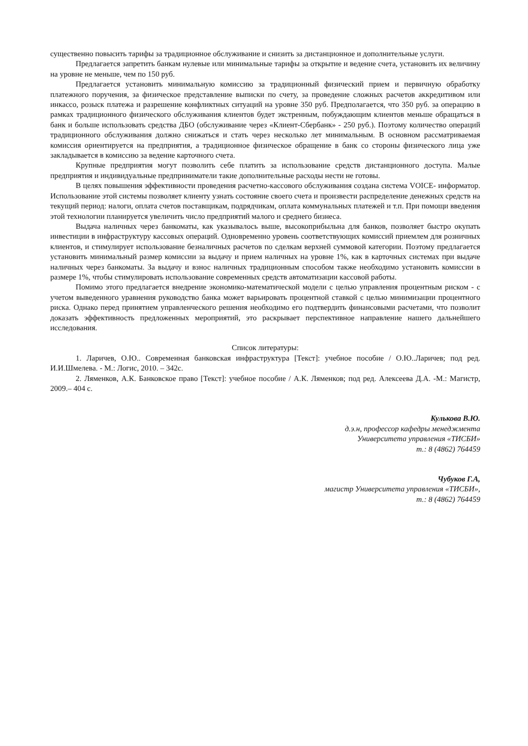существенно повысить тарифы за традиционное обслуживание и снизить за дистанционное и дополнительные услуги.
Предлагается запретить банкам нулевые или минимальные тарифы за открытие и ведение счета, установить их величину на уровне не меньше, чем по 150 руб.
Предлагается установить минимальную комиссию за традиционный физический прием и первичную обработку платежного поручения, за физическое представление выписки по счету, за проведение сложных расчетов аккредитивом или инкассо, розыск платежа и разрешение конфликтных ситуаций на уровне 350 руб. Предполагается, что 350 руб. за операцию в рамках традиционного физического обслуживания клиентов будет экстренным, побуждающим клиентов меньше обращаться в банк и больше использовать средства ДБО (обслуживание через «Клиент-Сбербанк» - 250 руб.). Поэтому количество операций традиционного обслуживания должно снижаться и стать через несколько лет минимальным. В основном рассматриваемая комиссия ориентируется на предприятия, а традиционное физическое обращение в банк со стороны физического лица уже закладывается в комиссию за ведение карточного счета.
Крупные предприятия могут позволить себе платить за использование средств дистанционного доступа. Малые предприятия и индивидуальные предприниматели такие дополнительные расходы нести не готовы.
В целях повышения эффективности проведения расчетно-кассового обслуживания создана система VOICE- информатор. Использование этой системы позволяет клиенту узнать состояние своего счета и произвести распределение денежных средств на текущий период: налоги, оплата счетов поставщикам, подрядчикам, оплата коммунальных платежей и т.п. При помощи введения этой технологии планируется увеличить число предприятий малого и среднего бизнеса.
Выдача наличных через банкоматы, как указывалось выше, высокоприбыльна для банков, позволяет быстро окупать инвестиции в инфраструктуру кассовых операций. Одновременно уровень соответствующих комиссий приемлем для розничных клиентов, и стимулирует использование безналичных расчетов по сделкам верхней суммовой категории. Поэтому предлагается установить минимальный размер комиссии за выдачу и прием наличных на уровне 1%, как в карточных системах при выдаче наличных через банкоматы. За выдачу и взнос наличных традиционным способом также необходимо установить комиссии в размере 1%, чтобы стимулировать использование современных средств автоматизации кассовой работы.
Помимо этого предлагается внедрение экономико-математической модели с целью управления процентным риском - с учетом выведенного уравнения руководство банка может варьировать процентной ставкой с целью минимизации процентного риска. Однако перед принятием управленческого решения необходимо его подтвердить финансовыми расчетами, что позволит доказать эффективность предложенных мероприятий, это раскрывает перспективное направление нашего дальнейшего исследования.
Список литературы:
1. Ларичев, О.Ю.. Современная банковская инфраструктура [Текст]: учебное пособие / О.Ю..Ларичев; под ред. И.И.Шмелева. - М.: Логис, 2010. – 342с.
2. Ляменков, А.К. Банковское право [Текст]: учебное пособие / А.К. Ляменков; под ред. Алексеева Д.А. -М.: Магистр, 2009.– 404 с.
Кулькова В.Ю.
д.э.н, профессор кафедры менеджмента
Университета управления «ТИСБИ»
т.: 8 (4862) 764459
Чубуков Г.А,
магистр Университета управления «ТИСБИ»,
т.: 8 (4862) 764459